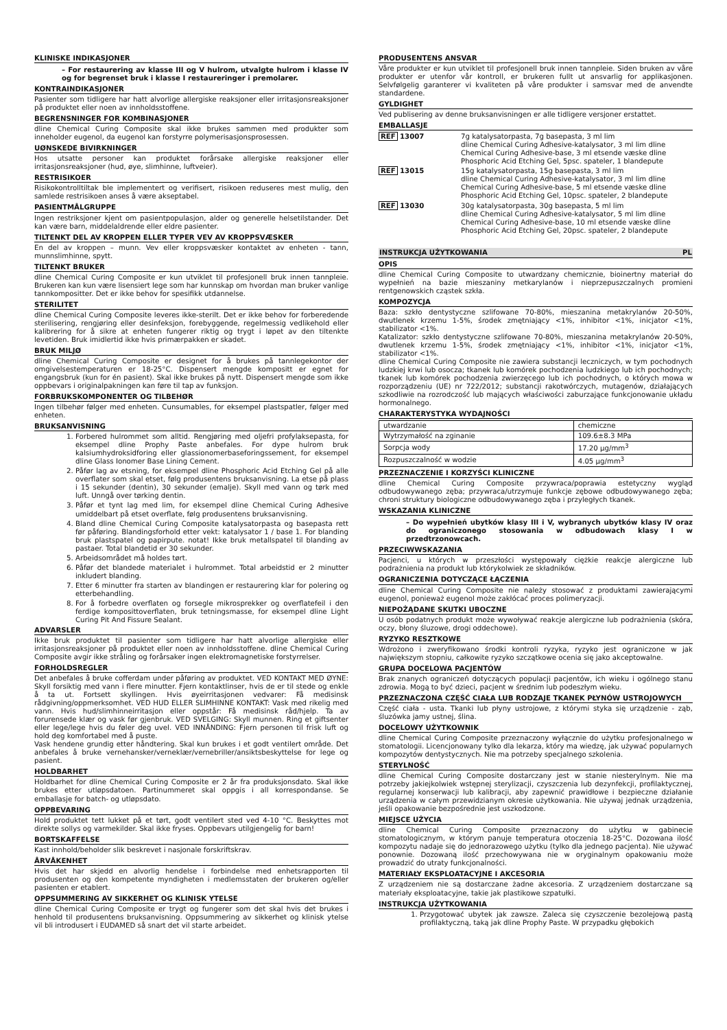KLINISKE INDIKASJONER
– For restaurering av klasse III og V hulrom, utvalgte hulrom i klasse IV og for begrenset bruk i klasse I restaureringer i premolarer.
KONTRAINDIKASJONER
Pasienter som tidligere har hatt alvorlige allergiske reaksjoner eller irritasjonsreaksjoner på produktet eller noen av innholdsstoffene.
BEGRENSNINGER FOR KOMBINASJONER
dline Chemical Curing Composite skal ikke brukes sammen med produkter som inneholder eugenol, da eugenol kan forstyrre polymerisasjonsprosessen.
UØNSKEDE BIVIRKNINGER
Hos utsatte personer kan produktet forårsake allergiske reaksjoner eller irritasjonsreaksjoner (hud, øye, slimhinne, luftveier).
RESTRISIKOER
Risikokontrolltiltak ble implementert og verifisert, risikoen reduseres mest mulig, den samlede restrisikoen anses å være akseptabel.
PASIENTMÅLGRUPPE
Ingen restriksjoner kjent om pasientpopulasjon, alder og generelle helsetilstander. Det kan være barn, middelaldrende eller eldre pasienter.
TILTENKT DEL AV KROPPEN ELLER TYPER VEV AV KROPPSVÆSKER
En del av kroppen – munn. Vev eller kroppsvæsker kontaktet av enheten - tann, munnslimhinne, spytt.
TILTENKT BRUKER
dline Chemical Curing Composite er kun utviklet til profesjonell bruk innen tannpleie. Brukeren kan kun være lisensiert lege som har kunnskap om hvordan man bruker vanlige tannkompositter. Det er ikke behov for spesifikk utdannelse.
STERILITET
dline Chemical Curing Composite leveres ikke-sterilt. Det er ikke behov for forberedende sterilisering, rengjøring eller desinfeksjon, forebyggende, regelmessig vedlikehold eller kalibrering for å sikre at enheten fungerer riktig og trygt i løpet av den tiltenkte levetiden. Bruk imidlertid ikke hvis primærpakken er skadet.
BRUK MILJØ
dline Chemical Curing Composite er designet for å brukes på tannlegekontor der omgivelsestemperaturen er 18-25°C. Dispensert mengde kompositt er egnet for engangsbruk (kun for én pasient). Skal ikke brukes på nytt. Dispensert mengde som ikke oppbevars i originalpakningen kan føre til tap av funksjon.
FORBRUKSKOMPONENTER OG TILBEHØR
Ingen tilbehør følger med enheten. Cunsumables, for eksempel plastspatler, følger med enheten.
BRUKSANVISNING
1. Forbered hulrommet som alltid. Rengjøring med oljefri profylaksepasta, for eksempel dline Prophy Paste anbefales. For dype hulrom bruk kalsiumhydroksidforing eller glassionomerbaseforingssement, for eksempel dline Glass Ionomer Base Lining Cement.
2. Påfør lag av etsning, for eksempel dline Phosphoric Acid Etching Gel på alle overflater som skal etset, følg produsentens bruksanvisning. La etse på plass i 15 sekunder (dentin), 30 sekunder (emalje). Skyll med vann og tørk med luft. Unngå over tørking dentin.
3. Påfør et tynt lag med lim, for eksempel dline Chemical Curing Adhesive umiddelbart på etset overflate, følg produsentens bruksanvisning.
4. Bland dline Chemical Curing Composite katalysatorpasta og basepasta rett før påføring. Blandingsforhold etter vekt: katalysator 1 / base 1. For blanding bruk plastspatel og papirpute. notat! Ikke bruk metallspatel til blanding av pastaer. Total blandetid er 30 sekunder.
5. Arbeidsområdet må holdes tørt.
6. Påfør det blandede materialet i hulrommet. Total arbeidstid er 2 minutter inkludert blanding.
7. Etter 6 minutter fra starten av blandingen er restaurering klar for polering og etterbehandling.
8. For å forbedre overflaten og forsegle mikrosprekker og overflatefeil i den ferdige komposittoverflaten, bruk tetningsmasse, for eksempel dline Light Curing Pit And Fissure Sealant.
ADVARSLER
Ikke bruk produktet til pasienter som tidligere har hatt alvorlige allergiske eller irritasjonsreaksjoner på produktet eller noen av innholdsstoffene. dline Chemical Curing Composite avgir ikke stråling og forårsaker ingen elektromagnetiske forstyrrelser.
FORHOLDSREGLER
Det anbefales å bruke cofferdam under påføring av produktet. VED KONTAKT MED ØYNE: Skyll forsiktig med vann i flere minutter. Fjern kontaktlinser, hvis de er til stede og enkle å ta ut. Fortsett skyllingen. Hvis øyeirritasjonen vedvarer: Få medisinsk rådgivning/oppmerksomhet. VED HUD ELLER SLIMHINNE KONTAKT: Vask med rikelig med vann. Hvis hud/slimhinneirritasjon eller oppstår: Få medisinsk råd/hjelp. Ta av forurensede klær og vask før gjenbruk. VED SVELGING: Skyll munnen. Ring et giftsenter eller lege/lege hvis du føler deg uvel. VED INNÅNDING: Fjern personen til frisk luft og hold deg komfortabel med å puste.
Vask hendene grundig etter håndtering. Skal kun brukes i et godt ventilert område. Det anbefales å bruke vernehansker/verneklær/vernebriller/ansiktsbeskyttelse for lege og pasient.
HOLDBARHET
Holdbarhet for dline Chemical Curing Composite er 2 år fra produksjonsdato. Skal ikke brukes etter utløpsdatoen. Partinummeret skal oppgis i all korrespondanse. Se emballasje for batch- og utløpsdato.
OPPBEVARING
Hold produktet tett lukket på et tørt, godt ventilert sted ved 4-10 °C. Beskyttes mot direkte sollys og varmekilder. Skal ikke fryses. Oppbevars utilgjengelig for barn!
BORTSKAFFELSE
Kast innhold/beholder slik beskrevet i nasjonale forskriftskrav.
ÅRVÅKENHET
Hvis det har skjedd en alvorlig hendelse i forbindelse med enhetsrapporten til produsenten og den kompetente myndigheten i medlemsstaten der brukeren og/eller pasienten er etablert.
OPPSUMMERING AV SIKKERHET OG KLINISK YTELSE
dline Chemical Curing Composite er trygt og fungerer som det skal hvis det brukes i henhold til produsentens bruksanvisning. Oppsummering av sikkerhet og klinisk ytelse vil bli introdusert i EUDAMED så snart det vil starte arbeidet.
PRODUSENTENS ANSVAR
Våre produkter er kun utviklet til profesjonell bruk innen tannpleie. Siden bruken av våre produkter er utenfor vår kontroll, er brukeren fullt ut ansvarlig for applikasjonen. Selvfølgelig garanterer vi kvaliteten på våre produkter i samsvar med de anvendte standardene.
GYLDIGHET
Ved publisering av denne bruksanvisningen er alle tidligere versjoner erstattet.
EMBALLASJE
| REF 13007 | 7g katalysatorpasta, 7g basepasta, 3 ml lim dline Chemical Curing Adhesive-katalysator, 3 ml lim dline Chemical Curing Adhesive-base, 3 ml etsende væske dline Phosphoric Acid Etching Gel, 5psc. spateler, 1 blandepute |
| REF 13015 | 15g katalysatorpasta, 15g basepasta, 3 ml lim dline Chemical Curing Adhesive-katalysator, 3 ml lim dline Chemical Curing Adhesive-base, 5 ml etsende væske dline Phosphoric Acid Etching Gel, 10psc. spateler, 2 blandepute |
| REF 13030 | 30g katalysatorpasta, 30g basepasta, 5 ml lim dline Chemical Curing Adhesive-katalysator, 5 ml lim dline Chemical Curing Adhesive-base, 10 ml etsende væske dline Phosphoric Acid Etching Gel, 20psc. spateler, 2 blandepute |
INSTRUKCJA UŻYTKOWANIA PL
OPIS
dline Chemical Curing Composite to utwardzany chemicznie, bioinertny materiał do wypełnień na bazie mieszaniny metkarylanów i nieprzepuszczalnych promieni rentgenowskich cząstek szkła.
KOMPOZYCJA
Baza: szkło dentystyczne szlifowane 70-80%, mieszanina metakrylanów 20-50%, dwutlenek krzemu 1-5%, środek zmętniający <1%, inhibitor <1%, inicjator <1%, stabilizator <1%.
Katalizator: szkło dentystyczne szlifowane 70-80%, mieszanina metakrylanów 20-50%, dwutlenek krzemu 1-5%, środek zmętniający <1%, inhibitor <1%, inicjator <1%, stabilizator <1%.
dline Chemical Curing Composite nie zawiera substancji leczniczych, w tym pochodnych ludzkiej krwi lub osocza; tkanek lub komórek pochodzenia ludzkiego lub ich pochodnych; tkanek lub komórek pochodzenia zwierzęcego lub ich pochodnych, o których mowa w rozporządzeniu (UE) nr 722/2012; substancji rakotwórczych, mutagenów, działających szkodliwie na rozrodczość lub mających właściwości zaburzające funkcjonowanie układu hormonalnego.
CHARAKTERYSTYKA WYDAJNOŚCI
| utwardzanie | chemiczne |
| Wytrzymałość na zginanie | 109.6±8.3 MPa |
| Sorpcja wody | 17.20 μg/mm<sup>3</sup> |
| Rozpuszczalność w wodzie | 4.05 μg/mm<sup>3</sup> |
PRZEZNACZENIE I KORZYŚCI KLINICZNE
dline Chemical Curing Composite przywraca/poprawia estetyczny wygląd odbudowywanego zęba; przywraca/utrzymuje funkcje zębowe odbudowywanego zęba; chroni struktury biologiczne odbudowywanego zęba i przyległych tkanek.
WSKAZANIA KLINICZNE
– Do wypełnień ubytków klasy III i V, wybranych ubytków klasy IV oraz do ograniczonego stosowania w odbudowach klasy I w przedtrzonowcach.
PRZECIWWSKAZANIA
Pacjenci, u których w przeszłości występowały ciężkie reakcje alergiczne lub podrażnienia na produkt lub którykolwiek ze składników.
OGRANICZENIA DOTYCZĄCE ŁĄCZENIA
dline Chemical Curing Composite nie należy stosować z produktami zawierającymi eugenol, ponieważ eugenol może zakłócać proces polimeryzacji.
NIEPOŻĄDANE SKUTKI UBOCZNE
U osób podatnych produkt może wywoływać reakcje alergiczne lub podrażnienia (skóra, oczy, błony śluzowe, drogi oddechowe).
RYZYKO RESZTKOWE
Wdrożono i zweryfikowano środki kontroli ryzyka, ryzyko jest ograniczone w jak największym stopniu, całkowite ryzyko szczątkowe ocenia się jako akceptowalne.
GRUPA DOCELOWA PACJENTÓW
Brak znanych ograniczeń dotyczących populacji pacjentów, ich wieku i ogólnego stanu zdrowia. Mogą to być dzieci, pacjent w średnim lub podeszłym wieku.
PRZEZNACZONA CZĘŚĆ CIAŁA LUB RODZAJE TKANEK PŁYNÓW USTROJOWYCH
Część ciała - usta. Tkanki lub płyny ustrojowe, z którymi styka się urządzenie - ząb, śluzówka jamy ustnej, ślina.
DOCELOWY UŻYTKOWNIK
dline Chemical Curing Composite przeznaczony wyłącznie do użytku profesjonalnego w stomatologii. Licencjonowany tylko dla lekarza, który ma wiedzę, jak używać popularnych kompozytów dentystycznych. Nie ma potrzeby specjalnego szkolenia.
STERYLNOŚĆ
dline Chemical Curing Composite dostarczany jest w stanie niesterylnym. Nie ma potrzeby jakiejkolwiek wstępnej sterylizacji, czyszczenia lub dezynfekcji, profilaktycznej, regularnej konserwacji lub kalibracji, aby zapewnić prawidłowe i bezpieczne działanie urządzenia w całym przewidzianym okresie użytkowania. Nie używaj jednak urządzenia, jeśli opakowanie bezpośrednie jest uszkodzone.
MIEJSCE UŻYCIA
dline Chemical Curing Composite przeznaczony do użytku w gabinecie stomatologicznym, w którym panuje temperatura otoczenia 18-25°C. Dozowana ilość kompozytu nadaje się do jednorazowego użytku (tylko dla jednego pacjenta). Nie używać ponownie. Dozowaną ilość przechowywana nie w oryginalnym opakowaniu może prowadzić do utraty funkcjonalności.
MATERIAŁY EKSPLOATACYJNE I AKCESORIA
Z urządzeniem nie są dostarczane żadne akcesoria. Z urządzeniem dostarczane są materiały eksploatacyjne, takie jak plastikowe szpatułki.
INSTRUKCJA UŻYTKOWANIA
1. Przygotować ubytek jak zawsze. Zaleca się czyszczenie bezolejową pastą profilaktyczną, taką jak dline Prophy Paste. W przypadku głębokich